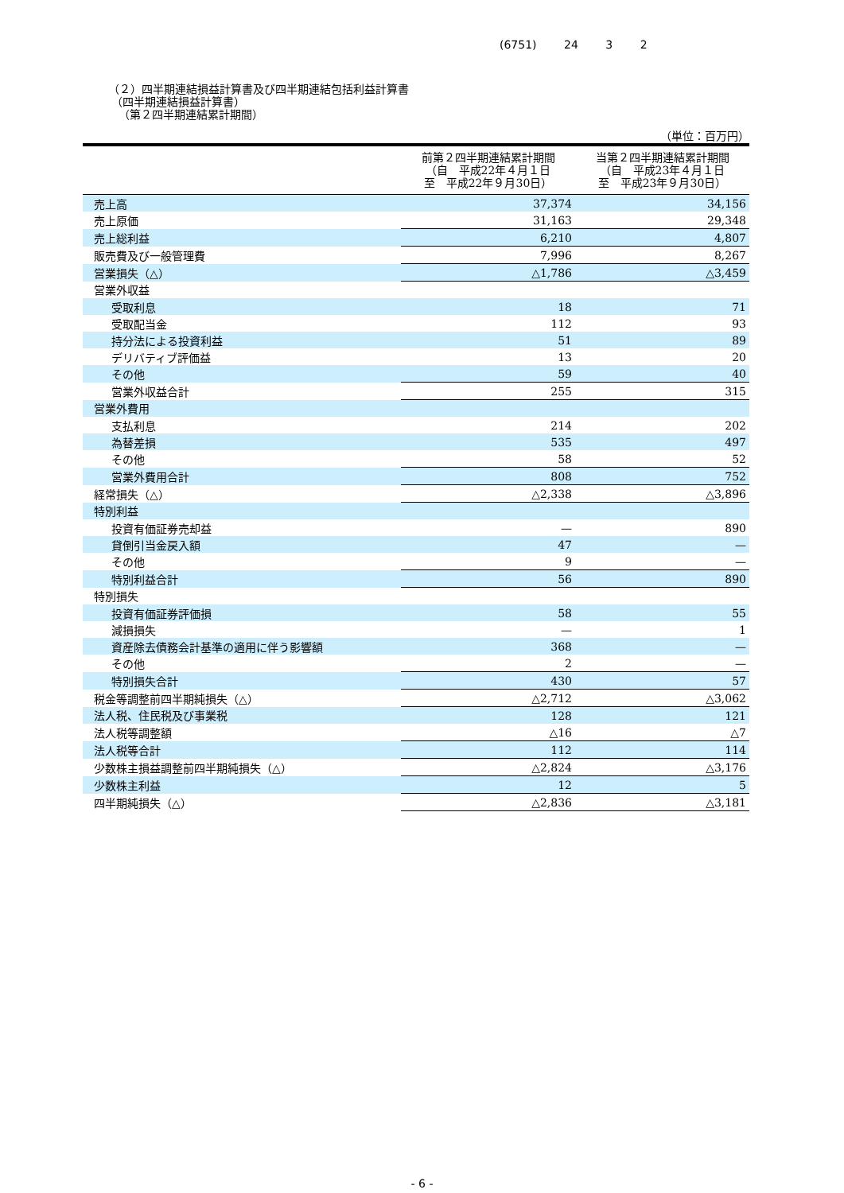(6751) 24 3 2
（２）四半期連結損益計算書及び四半期連結包括利益計算書
（四半期連結損益計算書）
（第２四半期連結累計期間）
（単位：百万円）
| | 前第２四半期連結累計期間 （自 平成22年４月１日 至 平成22年９月30日） | 当第２四半期連結累計期間 （自 平成23年４月１日 至 平成23年９月30日） |
| --- | --- | --- |
| 売上高 | 37,374 | 34,156 |
| 売上原価 | 31,163 | 29,348 |
| 売上総利益 | 6,210 | 4,807 |
| 販売費及び一般管理費 | 7,996 | 8,267 |
| 営業損失（△） | △1,786 | △3,459 |
| 営業外収益 | | |
| 受取利息 | 18 | 71 |
| 受取配当金 | 112 | 93 |
| 持分法による投資利益 | 51 | 89 |
| デリバティブ評価益 | 13 | 20 |
| その他 | 59 | 40 |
| 営業外収益合計 | 255 | 315 |
| 営業外費用 | | |
| 支払利息 | 214 | 202 |
| 為替差損 | 535 | 497 |
| その他 | 58 | 52 |
| 営業外費用合計 | 808 | 752 |
| 経常損失（△） | △2,338 | △3,896 |
| 特別利益 | | |
| 投資有価証券売却益 | — | 890 |
| 貸倒引当金戻入額 | 47 | — |
| その他 | 9 | — |
| 特別利益合計 | 56 | 890 |
| 特別損失 | | |
| 投資有価証券評価損 | 58 | 55 |
| 減損損失 | — | 1 |
| 資産除去債務会計基準の適用に伴う影響額 | 368 | — |
| その他 | 2 | — |
| 特別損失合計 | 430 | 57 |
| 税金等調整前四半期純損失（△） | △2,712 | △3,062 |
| 法人税、住民税及び事業税 | 128 | 121 |
| 法人税等調整額 | △16 | △7 |
| 法人税等合計 | 112 | 114 |
| 少数株主損益調整前四半期純損失（△） | △2,824 | △3,176 |
| 少数株主利益 | 12 | 5 |
| 四半期純損失（△） | △2,836 | △3,181 |
- 6 -